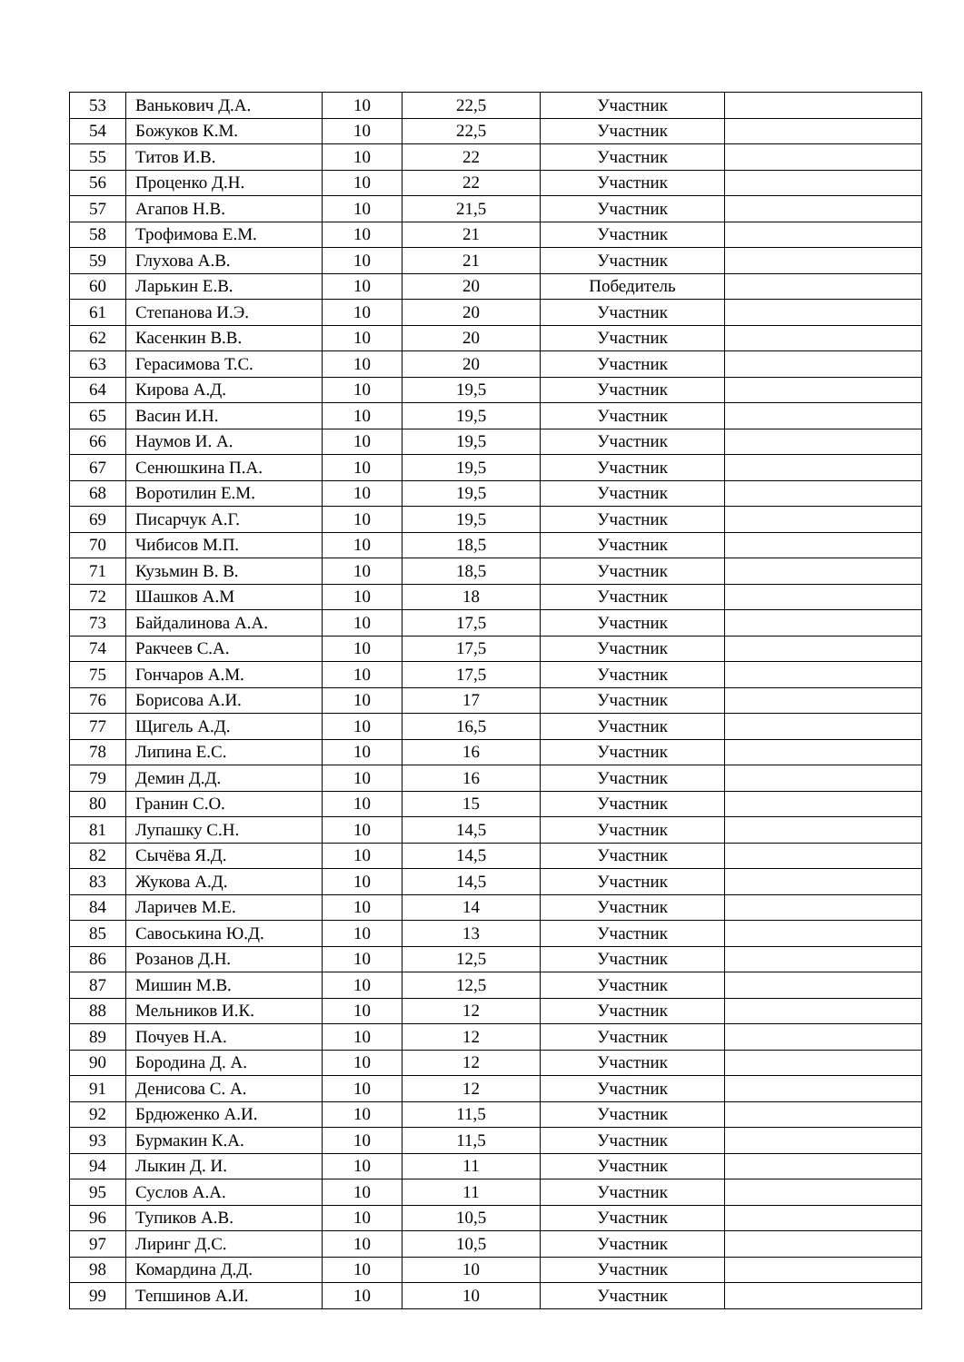| 53 | Ванькович Д.А. | 10 | 22,5 | Участник | |
| 54 | Божуков К.М. | 10 | 22,5 | Участник | |
| 55 | Титов И.В. | 10 | 22 | Участник | |
| 56 | Проценко Д.Н. | 10 | 22 | Участник | |
| 57 | Агапов Н.В. | 10 | 21,5 | Участник | |
| 58 | Трофимова Е.М. | 10 | 21 | Участник | |
| 59 | Глухова А.В. | 10 | 21 | Участник | |
| 60 | Ларькин Е.В. | 10 | 20 | Победитель | |
| 61 | Степанова И.Э. | 10 | 20 | Участник | |
| 62 | Касенкин В.В. | 10 | 20 | Участник | |
| 63 | Герасимова Т.С. | 10 | 20 | Участник | |
| 64 | Кирова А.Д. | 10 | 19,5 | Участник | |
| 65 | Васин И.Н. | 10 | 19,5 | Участник | |
| 66 | Наумов И. А. | 10 | 19,5 | Участник | |
| 67 | Сенюшкина П.А. | 10 | 19,5 | Участник | |
| 68 | Воротилин Е.М. | 10 | 19,5 | Участник | |
| 69 | Писарчук А.Г. | 10 | 19,5 | Участник | |
| 70 | Чибисов М.П. | 10 | 18,5 | Участник | |
| 71 | Кузьмин В. В. | 10 | 18,5 | Участник | |
| 72 | Шашков А.М | 10 | 18 | Участник | |
| 73 | Байдалинова А.А. | 10 | 17,5 | Участник | |
| 74 | Ракчеев С.А. | 10 | 17,5 | Участник | |
| 75 | Гончаров А.М. | 10 | 17,5 | Участник | |
| 76 | Борисова А.И. | 10 | 17 | Участник | |
| 77 | Щигель А.Д. | 10 | 16,5 | Участник | |
| 78 | Липина Е.С. | 10 | 16 | Участник | |
| 79 | Демин Д.Д. | 10 | 16 | Участник | |
| 80 | Гранин С.О. | 10 | 15 | Участник | |
| 81 | Лупашку С.Н. | 10 | 14,5 | Участник | |
| 82 | Сычёва Я.Д. | 10 | 14,5 | Участник | |
| 83 | Жукова А.Д. | 10 | 14,5 | Участник | |
| 84 | Ларичев М.Е. | 10 | 14 | Участник | |
| 85 | Савоськина Ю.Д. | 10 | 13 | Участник | |
| 86 | Розанов Д.Н. | 10 | 12,5 | Участник | |
| 87 | Мишин М.В. | 10 | 12,5 | Участник | |
| 88 | Мельников И.К. | 10 | 12 | Участник | |
| 89 | Почуев Н.А. | 10 | 12 | Участник | |
| 90 | Бородина Д. А. | 10 | 12 | Участник | |
| 91 | Денисова С. А. | 10 | 12 | Участник | |
| 92 | Брдюженко А.И. | 10 | 11,5 | Участник | |
| 93 | Бурмакин К.А. | 10 | 11,5 | Участник | |
| 94 | Лыкин Д. И. | 10 | 11 | Участник | |
| 95 | Суслов А.А. | 10 | 11 | Участник | |
| 96 | Тупиков А.В. | 10 | 10,5 | Участник | |
| 97 | Лиринг Д.С. | 10 | 10,5 | Участник | |
| 98 | Комардина Д.Д. | 10 | 10 | Участник | |
| 99 | Тепшинов А.И. | 10 | 10 | Участник | |